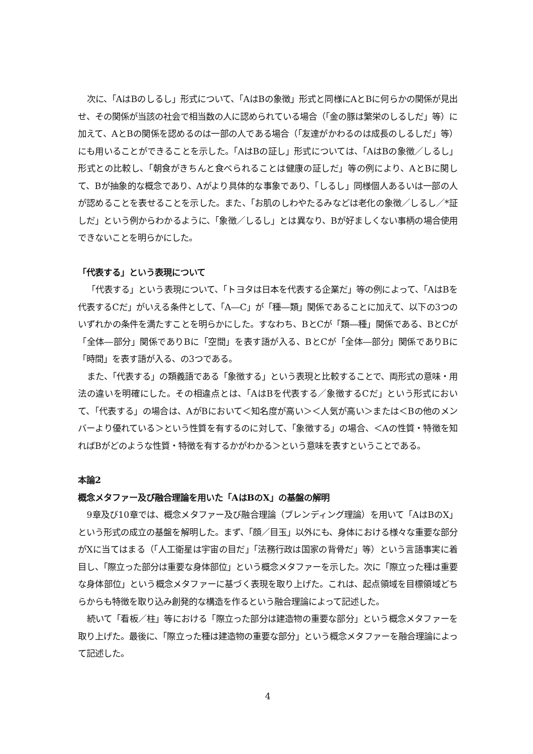次に、「AはBのしるし」形式について、「AはBの象徴」形式と同様にAとBに何らかの関係が見出せ、その関係が当該の社会で相当数の人に認められている場合（「金の豚は繁栄のしるしだ」等）に加えて、AとBの関係を認めるのは一部の人である場合（「友達がかわるのは成長のしるしだ」等）にも用いることができることを示した。「AはBの証し」形式については、「AはBの象徴／しるし」形式との比較し、「朝食がきちんと食べられることは健康の証しだ」等の例により、AとBに関して、Bが抽象的な概念であり、Aがより具体的な事象であり、「しるし」同様個人あるいは一部の人が認めることを表せることを示した。また、「お肌のしわやたるみなどは老化の象徴／しるし／*証しだ」という例からわかるように、「象徴／しるし」とは異なり、Bが好ましくない事柄の場合使用できないことを明らかにした。
「代表する」という表現について
「代表する」という表現について、「トヨタは日本を代表する企業だ」等の例によって、「AはBを代表するCだ」がいえる条件として、「A―C」が「種―類」関係であることに加えて、以下の3つのいずれかの条件を満たすことを明らかにした。すなわち、BとCが「類―種」関係である、BとCが「全体―部分」関係でありBに「空間」を表す語が入る、BとCが「全体―部分」関係でありBに「時間」を表す語が入る、の3つである。
また、「代表する」の類義語である「象徴する」という表現と比較することで、両形式の意味・用法の違いを明確にした。その相違点とは、「AはBを代表する／象徴するCだ」という形式において、「代表する」の場合は、AがBにおいて＜知名度が高い＞＜人気が高い＞または＜Bの他のメンバーより優れている＞という性質を有するのに対して、「象徴する」の場合、＜Aの性質・特徴を知ればBがどのような性質・特徴を有するかがわかる＞という意味を表すということである。
本論2
概念メタファー及び融合理論を用いた「AはBのX」の基盤の解明
9章及び10章では、概念メタファー及び融合理論（ブレンディング理論）を用いて「AはBのX」という形式の成立の基盤を解明した。まず、「顔／目玉」以外にも、身体における様々な重要な部分がXに当てはまる（「人工衛星は宇宙の目だ」「法務行政は国家の背骨だ」等）という言語事実に着目し、「際立った部分は重要な身体部位」という概念メタファーを示した。次に「際立った種は重要な身体部位」という概念メタファーに基づく表現を取り上げた。これは、起点領域を目標領域どちらからも特徴を取り込み創発的な構造を作るという融合理論によって記述した。
続いて「看板／柱」等における「際立った部分は建造物の重要な部分」という概念メタファーを取り上げた。最後に、「際立った種は建造物の重要な部分」という概念メタファーを融合理論によって記述した。
4